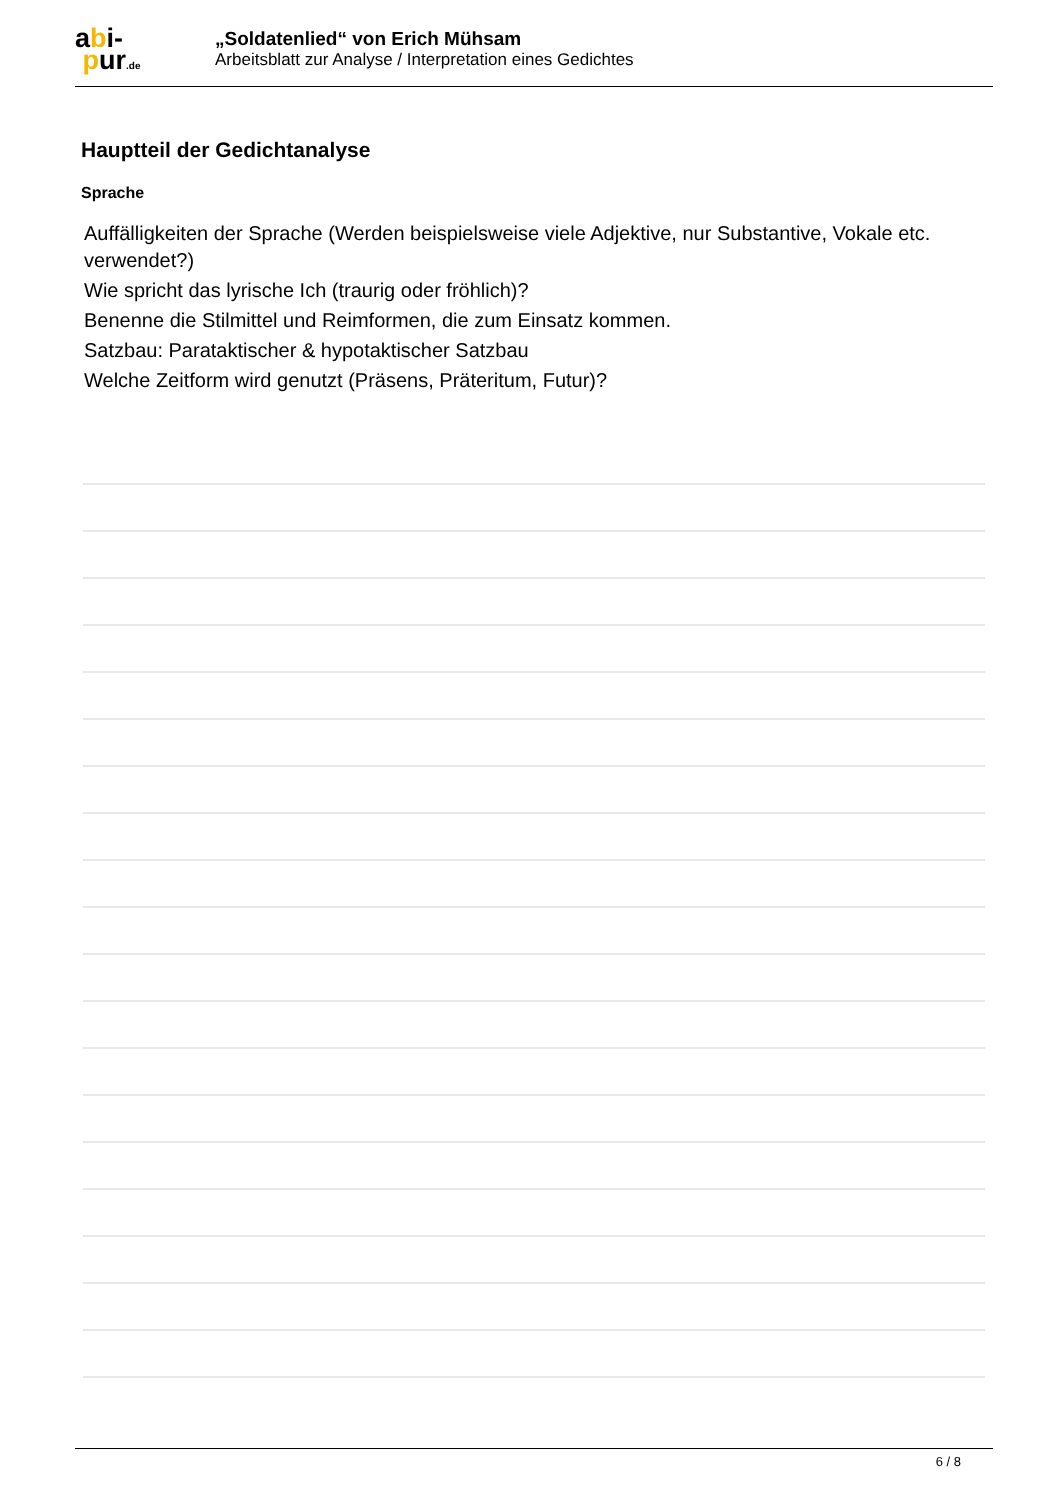abi-
pur.de
„Soldatenlied“ von Erich Mühsam
Arbeitsblatt zur Analyse / Interpretation eines Gedichtes
Hauptteil der Gedichtanalyse
Sprache
Auffälligkeiten der Sprache (Werden beispielsweise viele Adjektive, nur Substantive, Vokale etc. verwendet?)
Wie spricht das lyrische Ich (traurig oder fröhlich)?
Benenne die Stilmittel und Reimformen, die zum Einsatz kommen.
Satzbau: Parataktischer & hypotaktischer Satzbau
Welche Zeitform wird genutzt (Präsens, Präteritum, Futur)?
6 / 8